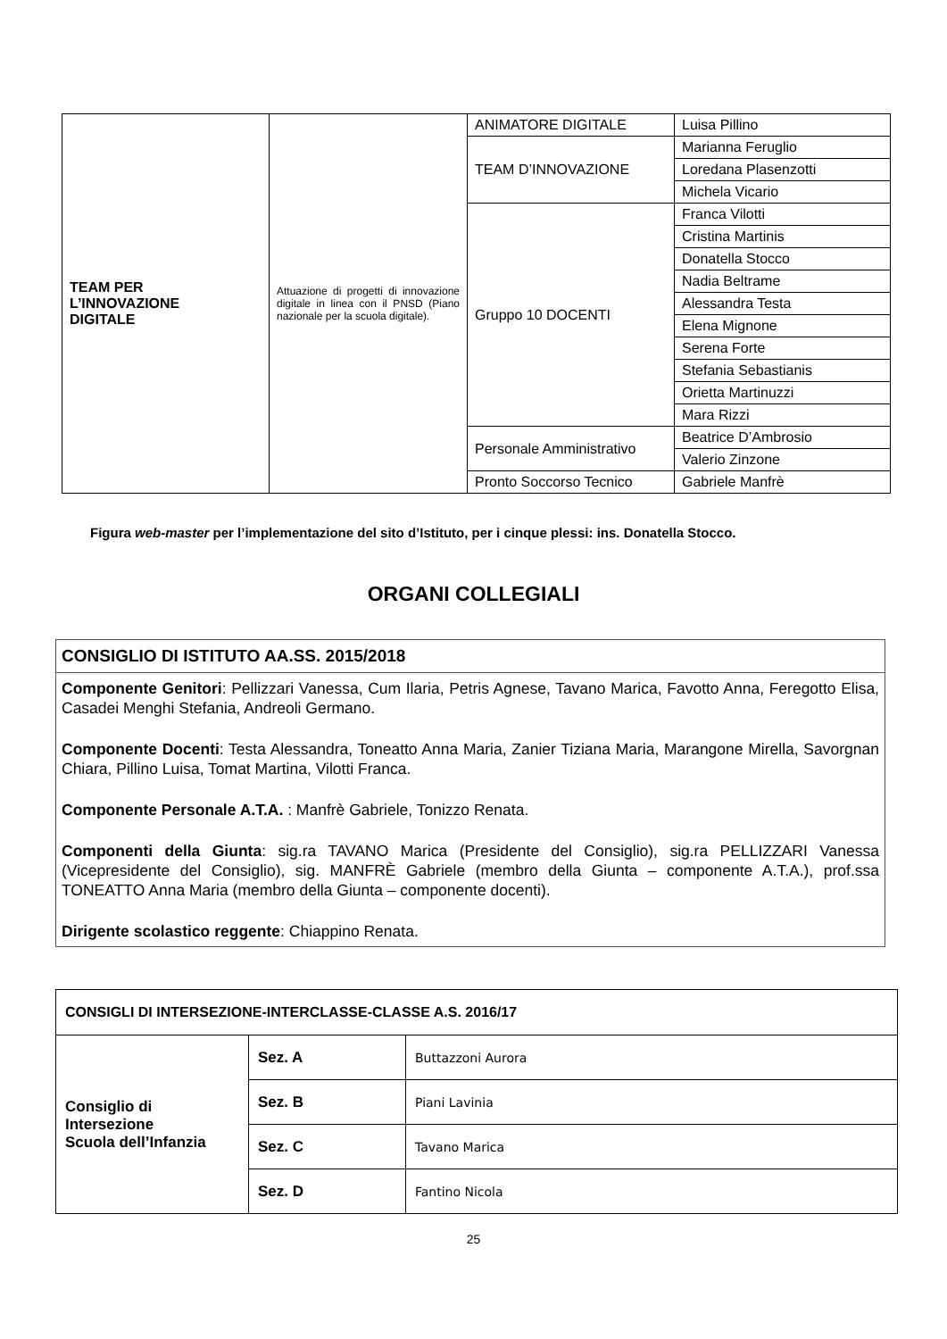| TEAM PER L’INNOVAZIONE DIGITALE | Attuazione di progetti di innovazione digitale in linea con il PNSD (Piano nazionale per la scuola digitale). | ANIMATORE DIGITALE | Luisa Pillino |
| | | TEAM D’INNOVAZIONE | Marianna Feruglio |
| | | | Loredana Plasenzotti |
| | | | Michela Vicario |
| | | Gruppo 10 DOCENTI | Franca Vilotti |
| | | | Cristina Martinis |
| | | | Donatella Stocco |
| | | | Nadia Beltrame |
| | | | Alessandra Testa |
| | | | Elena Mignone |
| | | | Serena Forte |
| | | | Stefania Sebastianis |
| | | | Orietta Martinuzzi |
| | | | Mara Rizzi |
| | | Personale Amministrativo | Beatrice D’Ambrosio |
| | | | Valerio Zinzone |
| | | Pronto Soccorso Tecnico | Gabriele Manfrè |
Figura web-master per l’implementazione del sito d’Istituto, per i cinque plessi: ins. Donatella Stocco.
ORGANI COLLEGIALI
CONSIGLIO DI ISTITUTO AA.SS. 2015/2018
Componente Genitori: Pellizzari Vanessa, Cum Ilaria, Petris Agnese, Tavano Marica, Favotto Anna, Feregotto Elisa, Casadei Menghi Stefania, Andreoli Germano.
Componente Docenti: Testa Alessandra, Toneatto Anna Maria, Zanier Tiziana Maria, Marangone Mirella, Savorgnan Chiara, Pillino Luisa, Tomat Martina, Vilotti Franca.
Componente Personale A.T.A. : Manfrè Gabriele, Tonizzo Renata.
Componenti della Giunta: sig.ra TAVANO Marica (Presidente del Consiglio), sig.ra PELLIZZARI Vanessa (Vicepresidente del Consiglio), sig. MANFRÈ Gabriele (membro della Giunta – componente A.T.A.), prof.ssa TONEATTO Anna Maria (membro della Giunta – componente docenti).
Dirigente scolastico reggente: Chiappino Renata.
| CONSIGLI DI INTERSEZIONE-INTERCLASSE-CLASSE A.S. 2016/17 | | |
| Consiglio di Intersezione Scuola dell’Infanzia | Sez. A | Buttazzoni Aurora |
| | Sez. B | Piani Lavinia |
| | Sez. C | Tavano Marica |
| | Sez. D | Fantino Nicola |
25